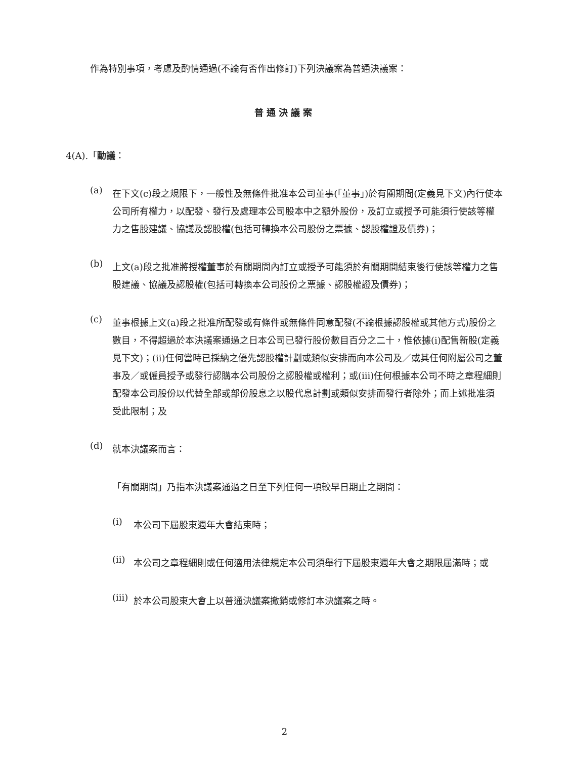作為特別事項，考慮及酌情通過(不論有否作出修訂)下列決議案為普通決議案：
普通決議案
4(A).「動議：
(a)
在下文(c)段之規限下，一般性及無條件批准本公司董事(「董事」)於有關期間(定義見下文)內行使本公司所有權力，以配發、發行及處理本公司股本中之額外股份，及訂立或授予可能須行使該等權力之售股建議、協議及認股權(包括可轉換本公司股份之票據、認股權證及債券)；
(b)
上文(a)段之批准將授權董事於有關期間內訂立或授予可能須於有關期間結束後行使該等權力之售股建議、協議及認股權(包括可轉換本公司股份之票據、認股權證及債券)；
(c)
董事根據上文(a)段之批准所配發或有條件或無條件同意配發(不論根據認股權或其他方式)股份之數目，不得超過於本決議案通過之日本公司已發行股份數目百分之二十，惟依據(i)配售新股(定義見下文)；(ii)任何當時已採納之優先認股權計劃或類似安排而向本公司及／或其任何附屬公司之董事及／或僱員授予或發行認購本公司股份之認股權或權利；或(iii)任何根據本公司不時之章程細則配發本公司股份以代替全部或部份股息之以股代息計劃或類似安排而發行者除外；而上述批准須受此限制；及
(d)
就本決議案而言：
「有關期間」乃指本決議案通過之日至下列任何一項較早日期止之期間：
(i)
本公司下屆股東週年大會結束時；
(ii)
本公司之章程細則或任何適用法律規定本公司須舉行下屆股東週年大會之期限屆滿時；或
(iii)
於本公司股東大會上以普通決議案撤銷或修訂本決議案之時。
2